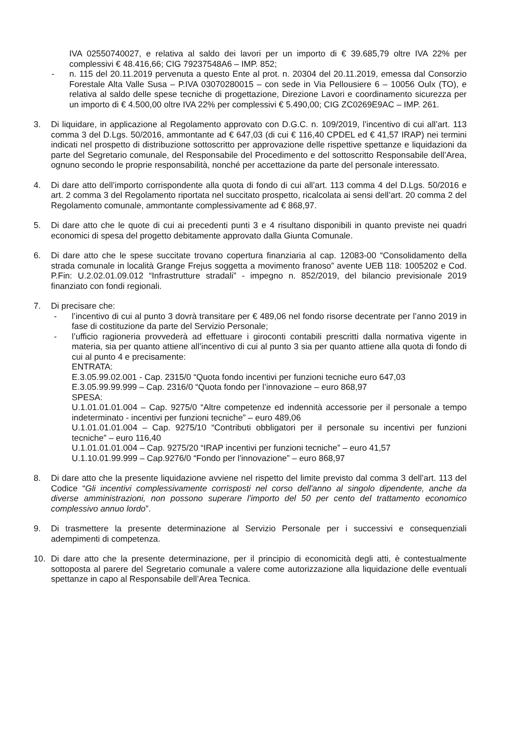IVA 02550740027, e relativa al saldo dei lavori per un importo di € 39.685,79 oltre IVA 22% per complessivi € 48.416,66; CIG 79237548A6 – IMP. 852;
- n. 115 del 20.11.2019 pervenuta a questo Ente al prot. n. 20304 del 20.11.2019, emessa dal Consorzio Forestale Alta Valle Susa – P.IVA 03070280015 – con sede in Via Pellousiere 6 – 10056 Oulx (TO), e relativa al saldo delle spese tecniche di progettazione, Direzione Lavori e coordinamento sicurezza per un importo di € 4.500,00 oltre IVA 22% per complessivi € 5.490,00; CIG ZC0269E9AC – IMP. 261.
3. Di liquidare, in applicazione al Regolamento approvato con D.G.C. n. 109/2019, l’incentivo di cui all’art. 113 comma 3 del D.Lgs. 50/2016, ammontante ad € 647,03 (di cui € 116,40 CPDEL ed € 41,57 IRAP) nei termini indicati nel prospetto di distribuzione sottoscritto per approvazione delle rispettive spettanze e liquidazioni da parte del Segretario comunale, del Responsabile del Procedimento e del sottoscritto Responsabile dell’Area, ognuno secondo le proprie responsabilità, nonché per accettazione da parte del personale interessato.
4. Di dare atto dell’importo corrispondente alla quota di fondo di cui all’art. 113 comma 4 del D.Lgs. 50/2016 e art. 2 comma 3 del Regolamento riportata nel succitato prospetto, ricalcolata ai sensi dell’art. 20 comma 2 del Regolamento comunale, ammontante complessivamente ad € 868,97.
5. Di dare atto che le quote di cui ai precedenti punti 3 e 4 risultano disponibili in quanto previste nei quadri economici di spesa del progetto debitamente approvato dalla Giunta Comunale.
6. Di dare atto che le spese succitate trovano copertura finanziaria al cap. 12083-00 “Consolidamento della strada comunale in località Grange Frejus soggetta a movimento franoso” avente UEB 118: 1005202 e Cod. P.Fin: U.2.02.01.09.012 “Infrastrutture stradali” - impegno n. 852/2019, del bilancio previsionale 2019 finanziato con fondi regionali.
7. Di precisare che:
- l’incentivo di cui al punto 3 dovrà transitare per € 489,06 nel fondo risorse decentrate per l’anno 2019 in fase di costituzione da parte del Servizio Personale;
- l’ufficio ragioneria provvederà ad effettuare i giroconti contabili prescritti dalla normativa vigente in materia, sia per quanto attiene all’incentivo di cui al punto 3 sia per quanto attiene alla quota di fondo di cui al punto 4 e precisamente:
ENTRATA:
E.3.05.99.02.001 - Cap. 2315/0 “Quota fondo incentivi per funzioni tecniche euro 647,03
E.3.05.99.99.999 – Cap. 2316/0 “Quota fondo per l’innovazione – euro 868,97
SPESA:
U.1.01.01.01.004 – Cap. 9275/0 “Altre competenze ed indennità accessorie per il personale a tempo indeterminato - incentivi per funzioni tecniche” – euro 489,06
U.1.01.01.01.004 – Cap. 9275/10 “Contributi obbligatori per il personale su incentivi per funzioni tecniche” – euro 116,40
U.1.01.01.01.004 – Cap. 9275/20 “IRAP incentivi per funzioni tecniche” – euro 41,57
U.1.10.01.99.999 – Cap.9276/0 “Fondo per l'innovazione” – euro 868,97
8. Di dare atto che la presente liquidazione avviene nel rispetto del limite previsto dal comma 3 dell’art. 113 del Codice “Gli incentivi complessivamente corrisposti nel corso dell'anno al singolo dipendente, anche da diverse amministrazioni, non possono superare l'importo del 50 per cento del trattamento economico complessivo annuo lordo”.
9. Di trasmettere la presente determinazione al Servizio Personale per i successivi e consequenziali adempimenti di competenza.
10. Di dare atto che la presente determinazione, per il principio di economicità degli atti, è contestualmente sottoposta al parere del Segretario comunale a valere come autorizzazione alla liquidazione delle eventuali spettanze in capo al Responsabile dell’Area Tecnica.